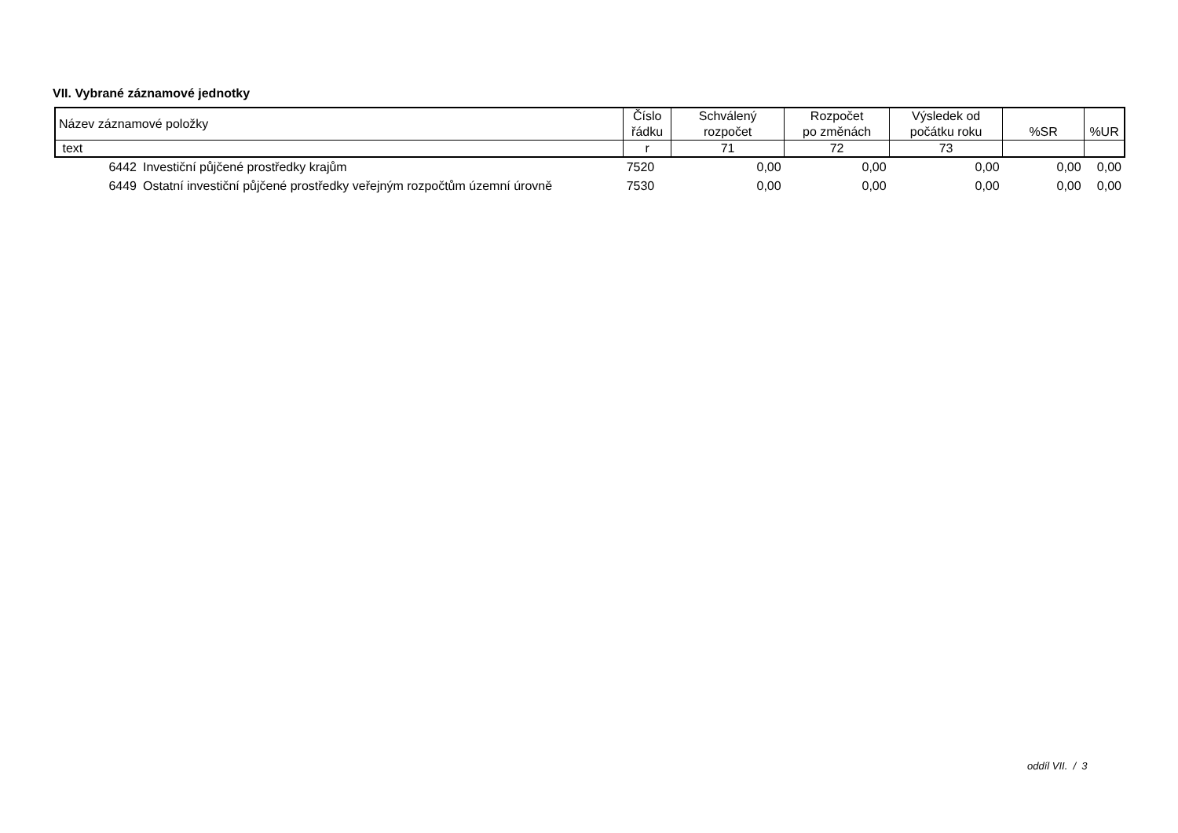VII. Vybrané záznamové jednotky
| Název záznamové položky | | Číslo řádku | Schválený rozpočet | Rozpočet po změnách | Výsledek od počátku roku | %SR | %UR |
| --- | --- | --- | --- | --- | --- | --- | --- |
| text | | r | 71 | 72 | 73 | | |
| 6442 | Investiční půjčené prostředky krajům | 7520 | 0,00 | 0,00 | 0,00 | 0,00 | 0,00 |
| 6449 | Ostatní investiční půjčené prostředky veřejným rozpočtům územní úrovně | 7530 | 0,00 | 0,00 | 0,00 | 0,00 | 0,00 |
oddíl VII. / 3